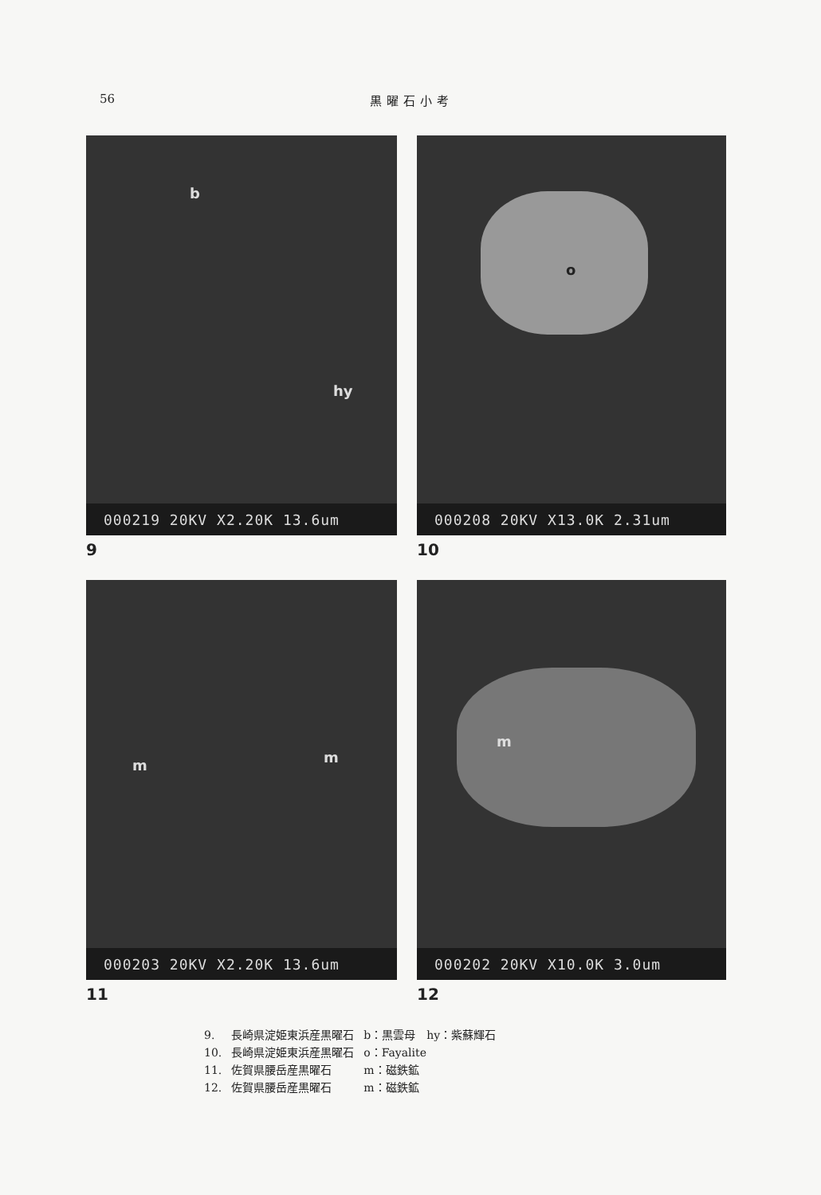56 黒曜石小考
b
hy
000219 20KV X2.20K 13.6um
9
o
000208 20KV X13.0K 2.31um
10
m m
000203 20KV X2.20K 13.6um
11
m
000202 20KV X10.0K 3.0um
12
| 9. | 長崎県淀姫東浜産黒曜石 | b：黒雲母 hy：紫蘇輝石 |
| 10. | 長崎県淀姫東浜産黒曜石 | o：Fayalite |
| 11. | 佐賀県腰岳産黒曜石 | m：磁鉄鉱 |
| 12. | 佐賀県腰岳産黒曜石 | m：磁鉄鉱 |